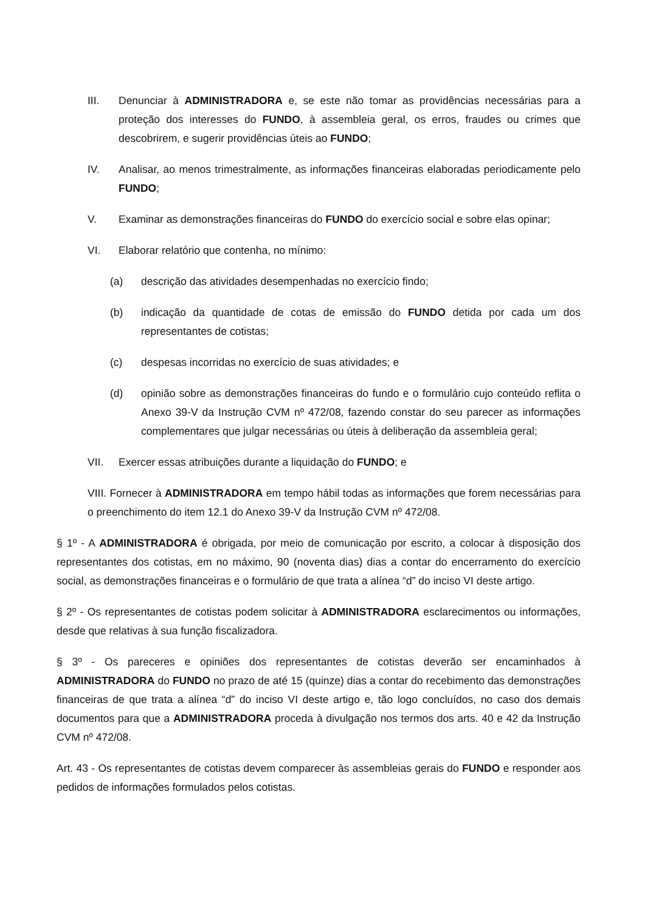III. Denunciar à ADMINISTRADORA e, se este não tomar as providências necessárias para a proteção dos interesses do FUNDO, à assembleia geral, os erros, fraudes ou crimes que descobrirem, e sugerir providências úteis ao FUNDO;
IV. Analisar, ao menos trimestralmente, as informações financeiras elaboradas periodicamente pelo FUNDO;
V. Examinar as demonstrações financeiras do FUNDO do exercício social e sobre elas opinar;
VI. Elaborar relatório que contenha, no mínimo:
(a) descrição das atividades desempenhadas no exercício findo;
(b) indicação da quantidade de cotas de emissão do FUNDO detida por cada um dos representantes de cotistas;
(c) despesas incorridas no exercício de suas atividades; e
(d) opinião sobre as demonstrações financeiras do fundo e o formulário cujo conteúdo reflita o Anexo 39-V da Instrução CVM nº 472/08, fazendo constar do seu parecer as informações complementares que julgar necessárias ou úteis à deliberação da assembleia geral;
VII. Exercer essas atribuições durante a liquidação do FUNDO; e
VIII. Fornecer à ADMINISTRADORA em tempo hábil todas as informações que forem necessárias para o preenchimento do item 12.1 do Anexo 39-V da Instrução CVM nº 472/08.
§ 1º - A ADMINISTRADORA é obrigada, por meio de comunicação por escrito, a colocar à disposição dos representantes dos cotistas, em no máximo, 90 (noventa dias) dias a contar do encerramento do exercício social, as demonstrações financeiras e o formulário de que trata a alínea “d” do inciso VI deste artigo.
§ 2º - Os representantes de cotistas podem solicitar à ADMINISTRADORA esclarecimentos ou informações, desde que relativas à sua função fiscalizadora.
§ 3º - Os pareceres e opiniões dos representantes de cotistas deverão ser encaminhados à ADMINISTRADORA do FUNDO no prazo de até 15 (quinze) dias a contar do recebimento das demonstrações financeiras de que trata a alínea “d” do inciso VI deste artigo e, tão logo concluídos, no caso dos demais documentos para que a ADMINISTRADORA proceda à divulgação nos termos dos arts. 40 e 42 da Instrução CVM nº 472/08.
Art. 43 - Os representantes de cotistas devem comparecer às assembleias gerais do FUNDO e responder aos pedidos de informações formulados pelos cotistas.